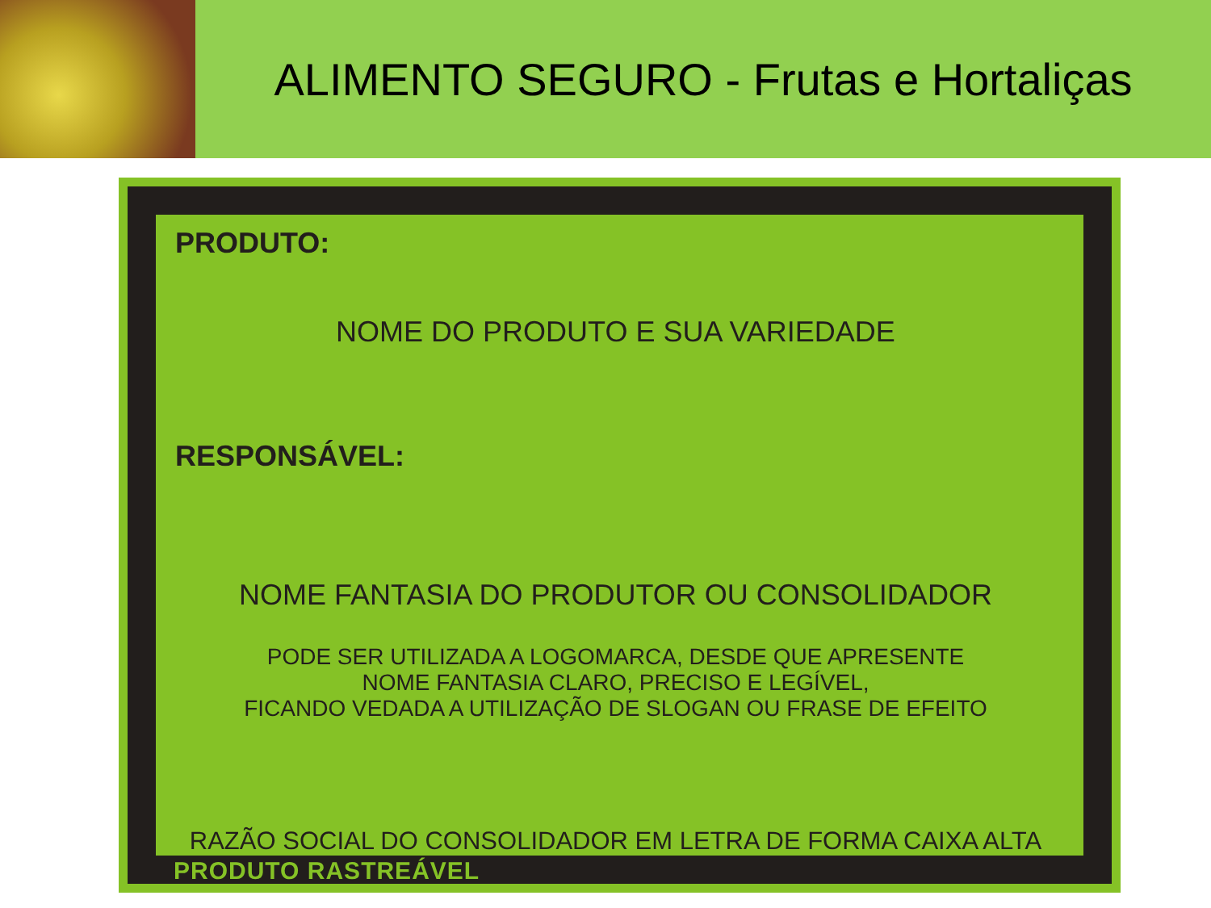ALIMENTO SEGURO - Frutas e Hortaliças
PRODUTO:
NOME DO PRODUTO E SUA VARIEDADE
RESPONSÁVEL:
NOME FANTASIA DO PRODUTOR OU CONSOLIDADOR
PODE SER UTILIZADA A LOGOMARCA, DESDE QUE APRESENTE
NOME FANTASIA CLARO, PRECISO E LEGÍVEL,
FICANDO VEDADA A UTILIZAÇÃO DE SLOGAN OU FRASE DE EFEITO
RAZÃO SOCIAL DO CONSOLIDADOR EM LETRA DE FORMA CAIXA ALTA
PRODUTO RASTREÁVEL